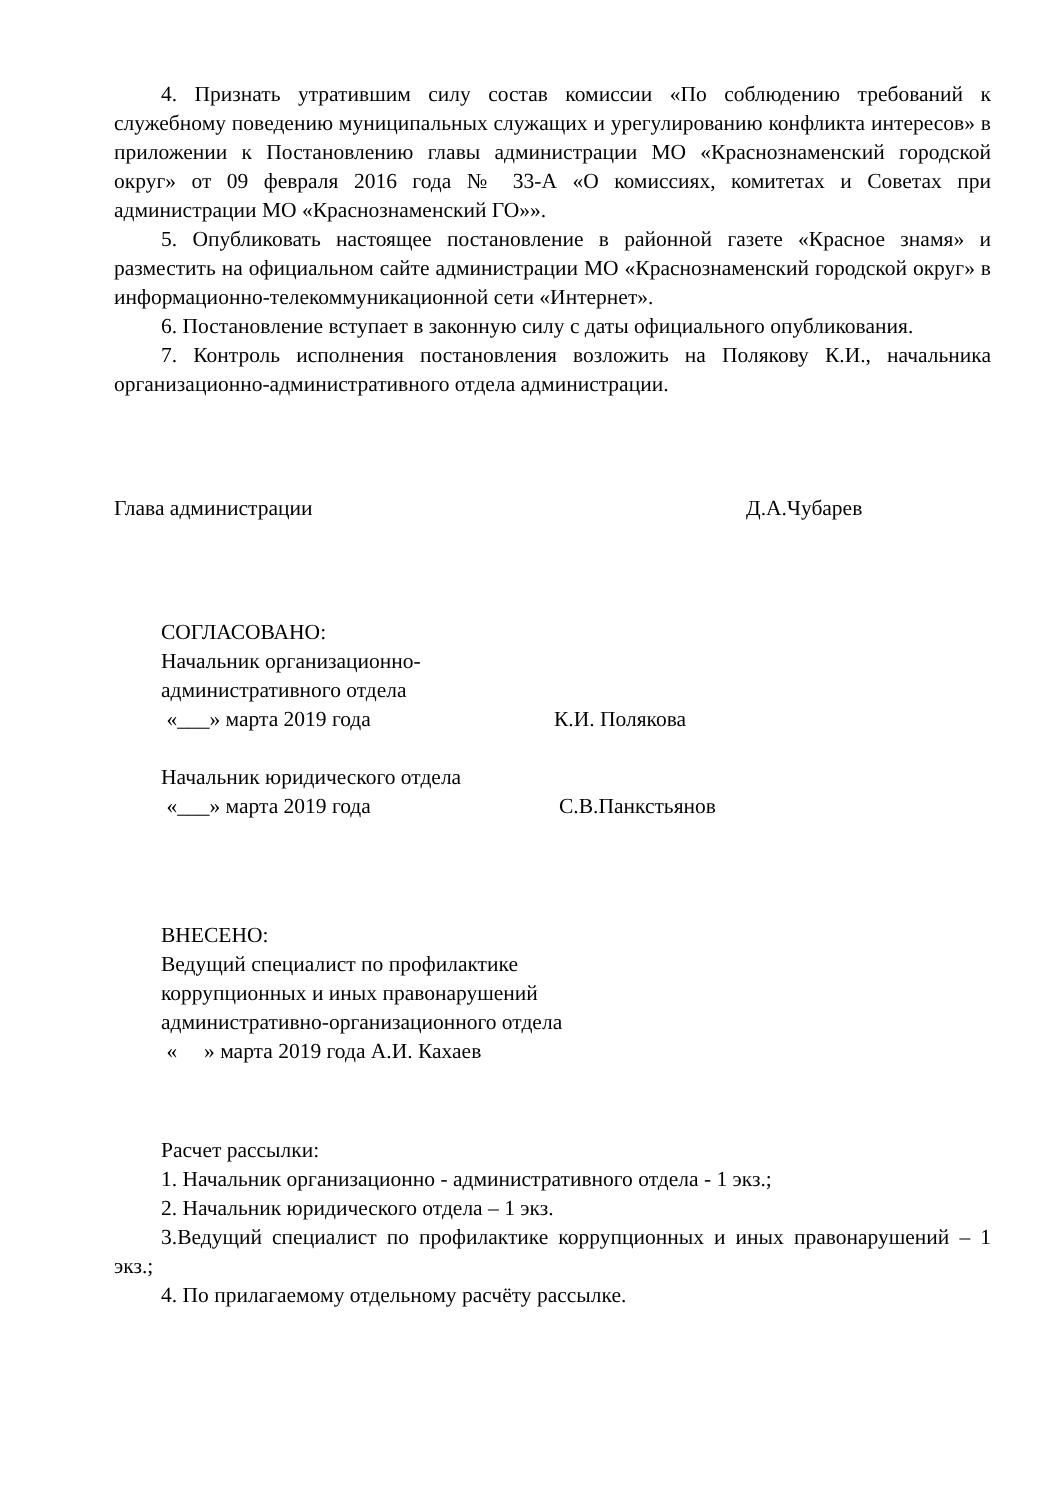4. Признать утратившим силу состав комиссии «По соблюдению требований к служебному поведению муниципальных служащих и урегулированию конфликта интересов» в приложении к Постановлению главы администрации МО «Краснознаменский городской округ» от 09 февраля 2016 года № 33-А «О комиссиях, комитетах и Советах при администрации МО «Краснознаменский ГО»».
5. Опубликовать настоящее постановление в районной газете «Красное знамя» и разместить на официальном сайте администрации МО «Краснознаменский городской округ» в информационно-телекоммуникационной сети «Интернет».
6. Постановление вступает в законную силу с даты официального опубликования.
7. Контроль исполнения постановления возложить на Полякову К.И., начальника организационно-административного отдела администрации.
Глава администрации Д.А.Чубарев
СОГЛАСОВАНО:
Начальник организационно-
административного отдела
«___» марта 2019 года К.И. Полякова
Начальник юридического отдела
«___» марта 2019 года С.В.Панкстьянов
ВНЕСЕНО:
Ведущий специалист по профилактике
коррупционных и иных правонарушений
административно-организационного отдела
« » марта 2019 года А.И. Кахаев
Расчет рассылки:
1. Начальник организационно - административного отдела - 1 экз.;
2. Начальник юридического отдела – 1 экз.
3.Ведущий специалист по профилактике коррупционных и иных правонарушений – 1 экз.;
4. По прилагаемому отдельному расчёту рассылке.